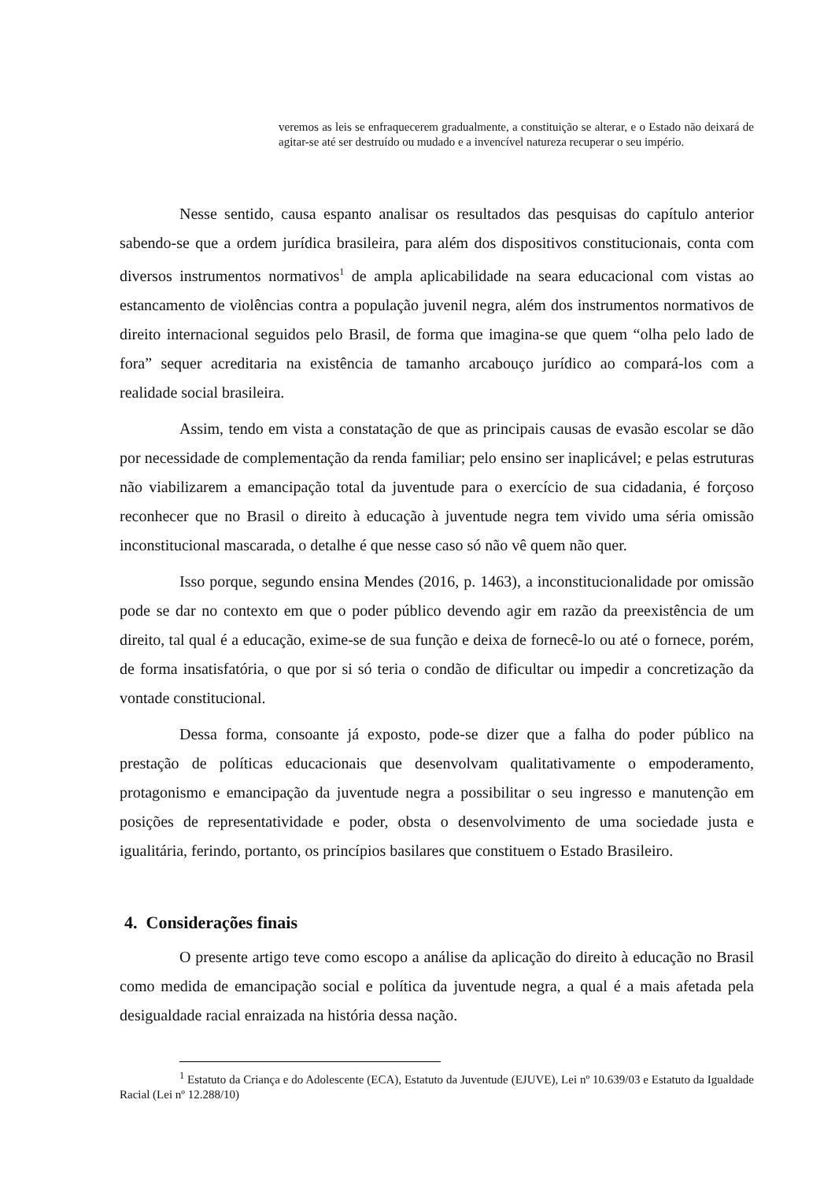veremos as leis se enfraquecerem gradualmente, a constituição se alterar, e o Estado não deixará de agitar-se até ser destruído ou mudado e a invencível natureza recuperar o seu império.
Nesse sentido, causa espanto analisar os resultados das pesquisas do capítulo anterior sabendo-se que a ordem jurídica brasileira, para além dos dispositivos constitucionais, conta com diversos instrumentos normativos<sup>1</sup> de ampla aplicabilidade na seara educacional com vistas ao estancamento de violências contra a população juvenil negra, além dos instrumentos normativos de direito internacional seguidos pelo Brasil, de forma que imagina-se que quem “olha pelo lado de fora” sequer acreditaria na existência de tamanho arcabouço jurídico ao compará-los com a realidade social brasileira.
Assim, tendo em vista a constatação de que as principais causas de evasão escolar se dão por necessidade de complementação da renda familiar; pelo ensino ser inaplicável; e pelas estruturas não viabilizarem a emancipação total da juventude para o exercício de sua cidadania, é forçoso reconhecer que no Brasil o direito à educação à juventude negra tem vivido uma séria omissão inconstitucional mascarada, o detalhe é que nesse caso só não vê quem não quer.
Isso porque, segundo ensina Mendes (2016, p. 1463), a inconstitucionalidade por omissão pode se dar no contexto em que o poder público devendo agir em razão da preexistência de um direito, tal qual é a educação, exime-se de sua função e deixa de fornecê-lo ou até o fornece, porém, de forma insatisfatória, o que por si só teria o condão de dificultar ou impedir a concretização da vontade constitucional.
Dessa forma, consoante já exposto, pode-se dizer que a falha do poder público na prestação de políticas educacionais que desenvolvam qualitativamente o empoderamento, protagonismo e emancipação da juventude negra a possibilitar o seu ingresso e manutenção em posições de representatividade e poder, obsta o desenvolvimento de uma sociedade justa e igualitária, ferindo, portanto, os princípios basilares que constituem o Estado Brasileiro.
4. Considerações finais
O presente artigo teve como escopo a análise da aplicação do direito à educação no Brasil como medida de emancipação social e política da juventude negra, a qual é a mais afetada pela desigualdade racial enraizada na história dessa nação.
<sup>1</sup> Estatuto da Criança e do Adolescente (ECA), Estatuto da Juventude (EJUVE), Lei nº 10.639/03 e Estatuto da Igualdade Racial (Lei nº 12.288/10)